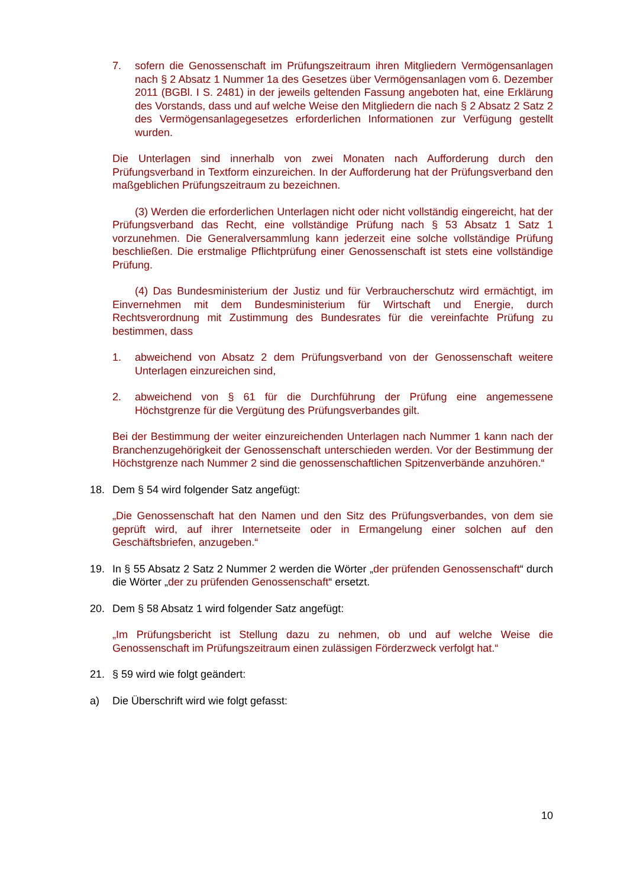7. sofern die Genossenschaft im Prüfungszeitraum ihren Mitgliedern Vermögensanlagen nach § 2 Absatz 1 Nummer 1a des Gesetzes über Vermögensanlagen vom 6. Dezember 2011 (BGBl. I S. 2481) in der jeweils geltenden Fassung angeboten hat, eine Erklärung des Vorstands, dass und auf welche Weise den Mitgliedern die nach § 2 Absatz 2 Satz 2 des Vermögensanlagegesetzes erforderlichen Informationen zur Verfügung gestellt wurden.
Die Unterlagen sind innerhalb von zwei Monaten nach Aufforderung durch den Prüfungsverband in Textform einzureichen. In der Aufforderung hat der Prüfungsverband den maßgeblichen Prüfungszeitraum zu bezeichnen.
(3) Werden die erforderlichen Unterlagen nicht oder nicht vollständig eingereicht, hat der Prüfungsverband das Recht, eine vollständige Prüfung nach § 53 Absatz 1 Satz 1 vorzunehmen. Die Generalversammlung kann jederzeit eine solche vollständige Prüfung beschließen. Die erstmalige Pflichtprüfung einer Genossenschaft ist stets eine vollständige Prüfung.
(4) Das Bundesministerium der Justiz und für Verbraucherschutz wird ermächtigt, im Einvernehmen mit dem Bundesministerium für Wirtschaft und Energie, durch Rechtsverordnung mit Zustimmung des Bundesrates für die vereinfachte Prüfung zu bestimmen, dass
1. abweichend von Absatz 2 dem Prüfungsverband von der Genossenschaft weitere Unterlagen einzureichen sind,
2. abweichend von § 61 für die Durchführung der Prüfung eine angemessene Höchstgrenze für die Vergütung des Prüfungsverbandes gilt.
Bei der Bestimmung der weiter einzureichenden Unterlagen nach Nummer 1 kann nach der Branchenzugehörigkeit der Genossenschaft unterschieden werden. Vor der Bestimmung der Höchstgrenze nach Nummer 2 sind die genossenschaftlichen Spitzenverbände anzuhören.“
18. Dem § 54 wird folgender Satz angefügt:
„Die Genossenschaft hat den Namen und den Sitz des Prüfungsverbandes, von dem sie geprüft wird, auf ihrer Internetseite oder in Ermangelung einer solchen auf den Geschäftsbriefen, anzugeben.“
19. In § 55 Absatz 2 Satz 2 Nummer 2 werden die Wörter „der prüfenden Genossenschaft“ durch die Wörter „der zu prüfenden Genossenschaft“ ersetzt.
20. Dem § 58 Absatz 1 wird folgender Satz angefügt:
„Im Prüfungsbericht ist Stellung dazu zu nehmen, ob und auf welche Weise die Genossenschaft im Prüfungszeitraum einen zulässigen Förderzweck verfolgt hat.“
21. § 59 wird wie folgt geändert:
a) Die Überschrift wird wie folgt gefasst:
10